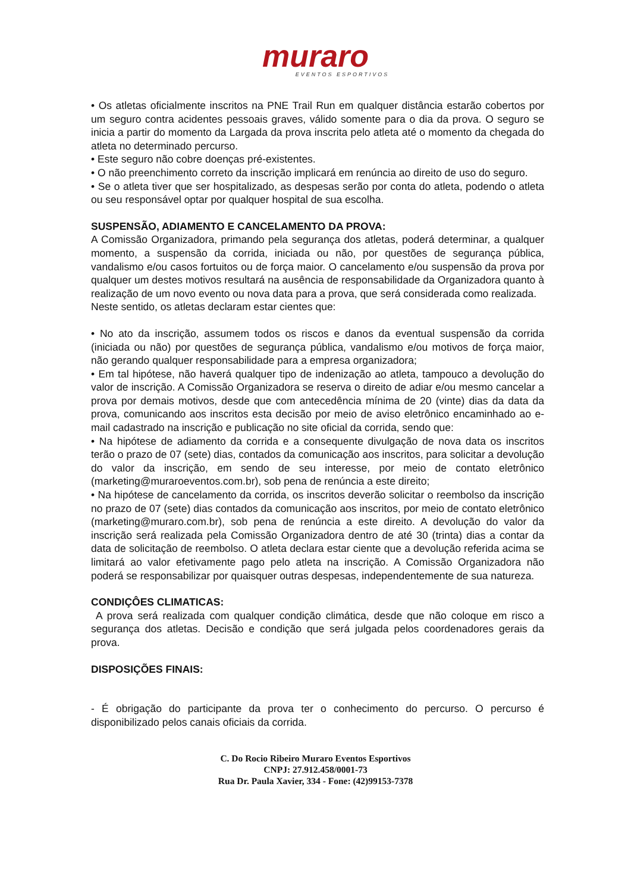muraro
EVENTOS ESPORTIVOS
• Os atletas oficialmente inscritos na PNE Trail Run em qualquer distância estarão cobertos por um seguro contra acidentes pessoais graves, válido somente para o dia da prova. O seguro se inicia a partir do momento da Largada da prova inscrita pelo atleta até o momento da chegada do atleta no determinado percurso.
• Este seguro não cobre doenças pré-existentes.
• O não preenchimento correto da inscrição implicará em renúncia ao direito de uso do seguro.
• Se o atleta tiver que ser hospitalizado, as despesas serão por conta do atleta, podendo o atleta ou seu responsável optar por qualquer hospital de sua escolha.
SUSPENSÃO, ADIAMENTO E CANCELAMENTO DA PROVA:
A Comissão Organizadora, primando pela segurança dos atletas, poderá determinar, a qualquer momento, a suspensão da corrida, iniciada ou não, por questões de segurança pública, vandalismo e/ou casos fortuitos ou de força maior. O cancelamento e/ou suspensão da prova por qualquer um destes motivos resultará na ausência de responsabilidade da Organizadora quanto à realização de um novo evento ou nova data para a prova, que será considerada como realizada.
Neste sentido, os atletas declaram estar cientes que:
• No ato da inscrição, assumem todos os riscos e danos da eventual suspensão da corrida (iniciada ou não) por questões de segurança pública, vandalismo e/ou motivos de força maior, não gerando qualquer responsabilidade para a empresa organizadora;
• Em tal hipótese, não haverá qualquer tipo de indenização ao atleta, tampouco a devolução do valor de inscrição. A Comissão Organizadora se reserva o direito de adiar e/ou mesmo cancelar a prova por demais motivos, desde que com antecedência mínima de 20 (vinte) dias da data da prova, comunicando aos inscritos esta decisão por meio de aviso eletrônico encaminhado ao e-mail cadastrado na inscrição e publicação no site oficial da corrida, sendo que:
• Na hipótese de adiamento da corrida e a consequente divulgação de nova data os inscritos terão o prazo de 07 (sete) dias, contados da comunicação aos inscritos, para solicitar a devolução do valor da inscrição, em sendo de seu interesse, por meio de contato eletrônico (marketing@muraroeventos.com.br), sob pena de renúncia a este direito;
• Na hipótese de cancelamento da corrida, os inscritos deverão solicitar o reembolso da inscrição no prazo de 07 (sete) dias contados da comunicação aos inscritos, por meio de contato eletrônico (marketing@muraro.com.br), sob pena de renúncia a este direito. A devolução do valor da inscrição será realizada pela Comissão Organizadora dentro de até 30 (trinta) dias a contar da data de solicitação de reembolso. O atleta declara estar ciente que a devolução referida acima se limitará ao valor efetivamente pago pelo atleta na inscrição. A Comissão Organizadora não poderá se responsabilizar por quaisquer outras despesas, independentemente de sua natureza.
CONDIÇÔES CLIMATICAS:
A prova será realizada com qualquer condição climática, desde que não coloque em risco a segurança dos atletas. Decisão e condição que será julgada pelos coordenadores gerais da prova.
DISPOSIÇÕES FINAIS:
- É obrigação do participante da prova ter o conhecimento do percurso. O percurso é disponibilizado pelos canais oficiais da corrida.
C. Do Rocio Ribeiro Muraro Eventos Esportivos
CNPJ: 27.912.458/0001-73
Rua Dr. Paula Xavier, 334 - Fone: (42)99153-7378